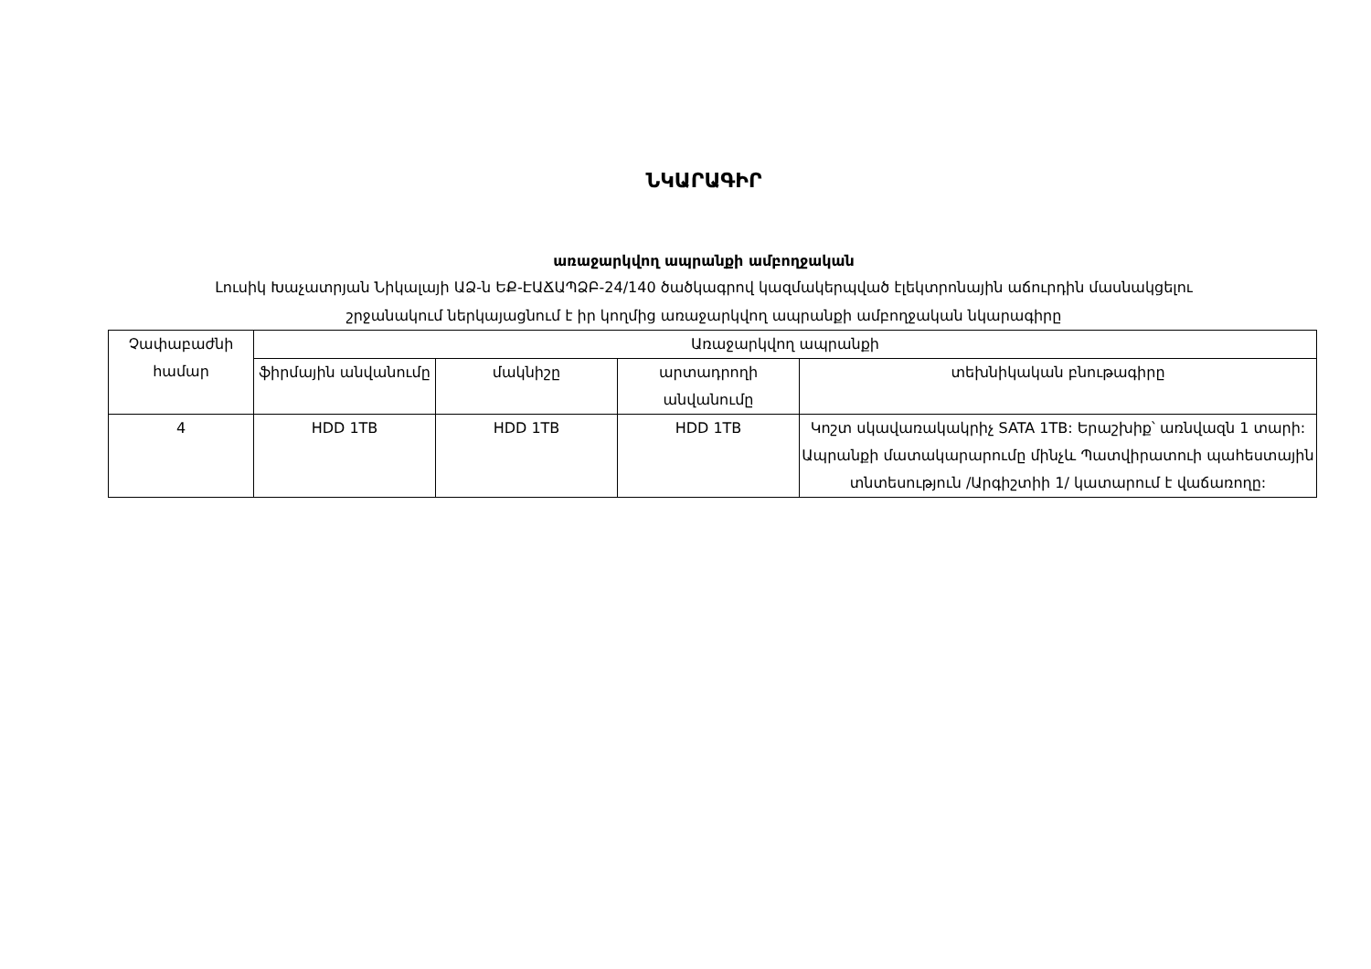ՆԿԱՐԱԳԻՐ
առաջարկվող ապրանքի ամբողջական
Լուսիկ Խաչատրյան Նիկալայի ԱՁ-ն ԵՔ-ԷԱՃԱՊՁԲ-24/140 ծածկագրով կազմակերպված էլեկտրոնային աճուրդին մասնակցելու
շրջանակում ներկայացնում է իր կողմից առաջարկվող ապրանքի ամբողջական նկարագիրը
| Չափաբաժնի համար | Առաջարկվող ապրանքի | | | |
| --- | --- | --- | --- | --- |
| | ֆիրմային անվանումը | մակնիշը | արտադրողի անվանումը | տեխնիկական բնութագիրը |
| 4 | HDD 1TB | HDD 1TB | HDD 1TB | Կոշտ սկավառակակրիչ SATA 1TB: Երաշխիք՝ առնվազն 1 տարի: Ապրանքի մատակարարումը մինչև Պատվիրատուի պահեստային տնտեսություն /Արգիշտիի 1/ կատարում է վաճառողը: |